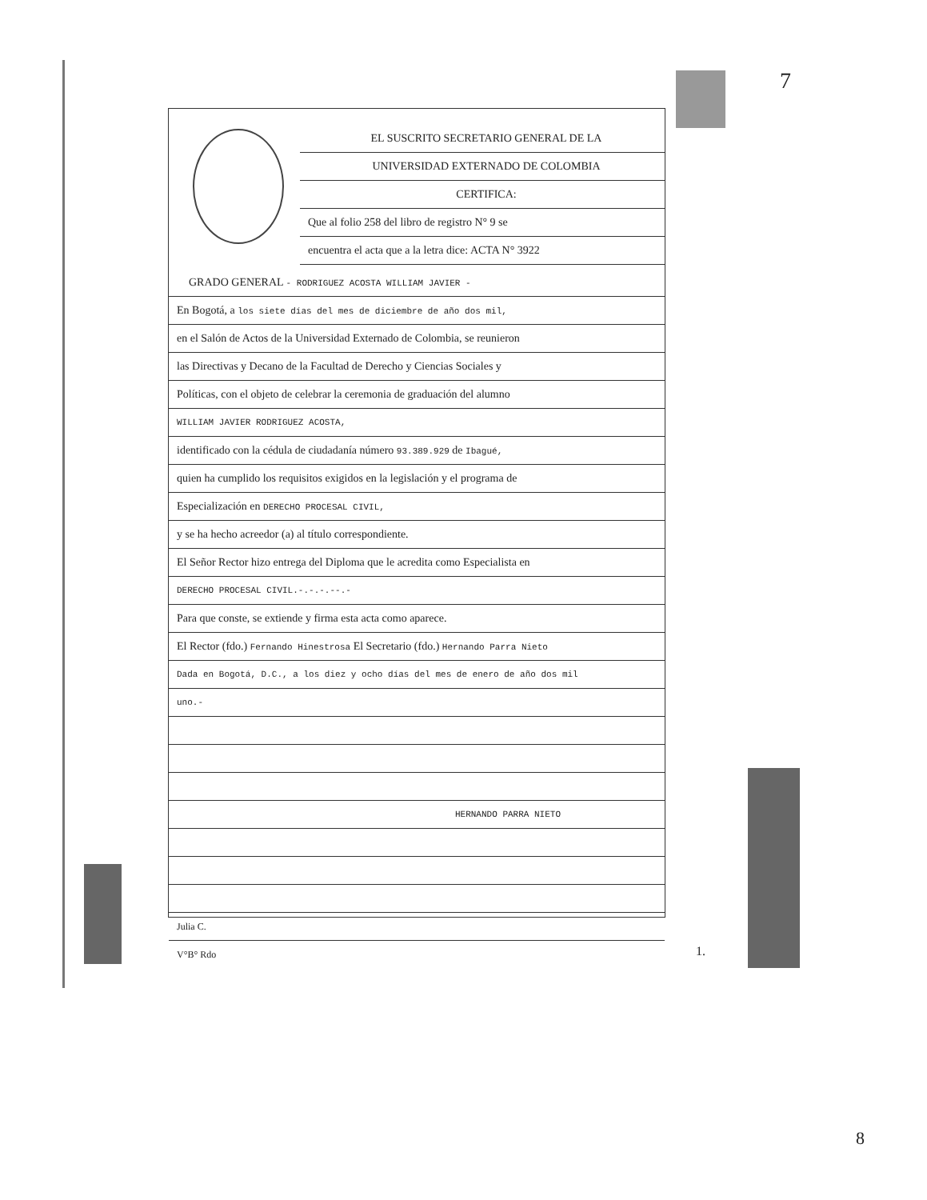7
EL SUSCRITO SECRETARIO GENERAL DE LA
UNIVERSIDAD EXTERNADO DE COLOMBIA
CERTIFICA:
Que al folio 258 del libro de registro N° 9 se
encuentra el acta que a la letra dice: ACTA N° 3922
GRADO GENERAL - RODRIGUEZ ACOSTA WILLIAM JAVIER -
En Bogotá, a los siete días del mes de diciembre de año dos mil,
en el Salón de Actos de la Universidad Externado de Colombia, se reunieron
las Directivas y Decano de la Facultad de Derecho y Ciencias Sociales y
Políticas, con el objeto de celebrar la ceremonia de graduación del alumno
WILLIAM JAVIER RODRIGUEZ ACOSTA,
identificado con la cédula de ciudadanía número 93.389.929 de Ibagué,
quien ha cumplido los requisitos exigidos en la legislación y el programa de
Especialización en DERECHO PROCESAL CIVIL,
y se ha hecho acreedor (a) al título correspondiente.
El Señor Rector hizo entrega del Diploma que le acredita como Especialista en
DERECHO PROCESAL CIVIL.-.-.-.--.-
Para que conste, se extiende y firma esta acta como aparece.
El Rector (fdo.) Fernando Hinestrosa El Secretario (fdo.) Hernando Parra Nieto
Dada en Bogotá, D.C., a los diez y ocho días del mes de enero de año dos mil
uno.-
HERNANDO PARRA NIETO
Julia C.
V°B° Rdo
1.
8